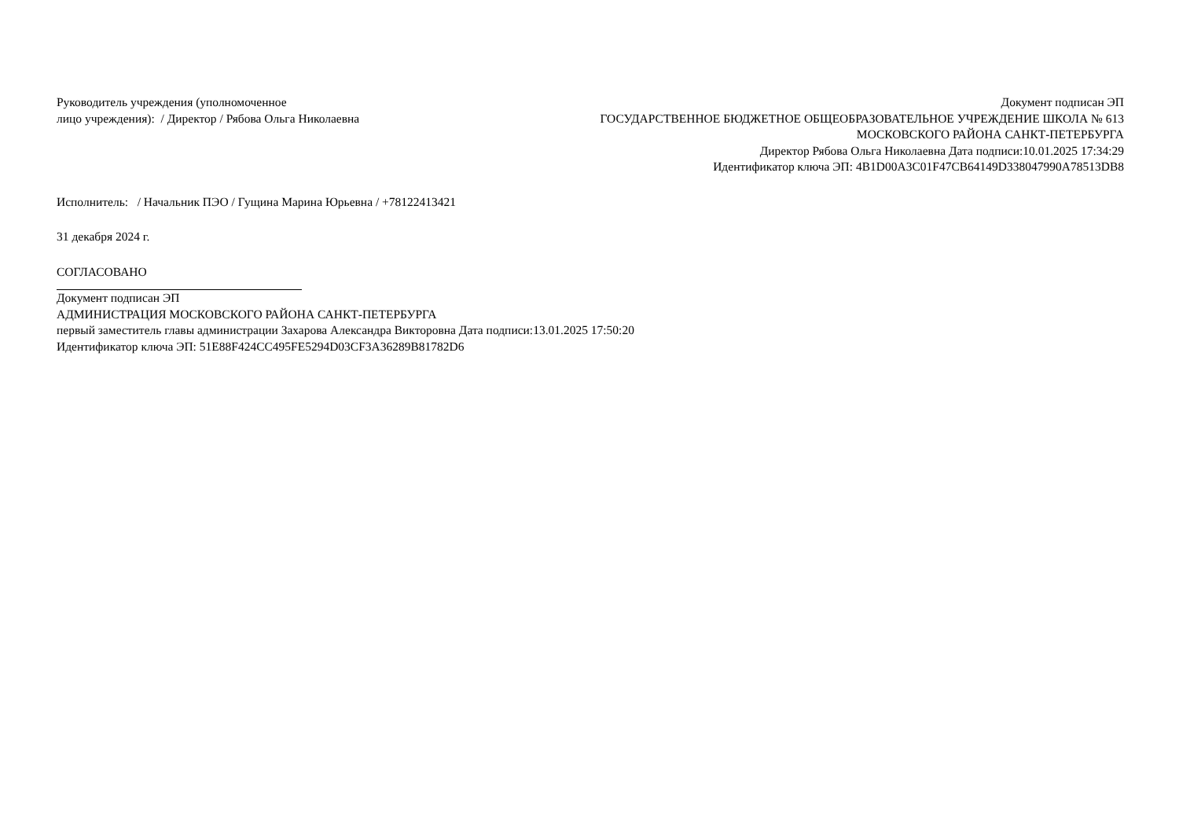Руководитель учреждения (уполномоченное
лицо учреждения): / Директор / Рябова Ольга Николаевна
Документ подписан ЭП
ГОСУДАРСТВЕННОЕ БЮДЖЕТНОЕ ОБЩЕОБРАЗОВАТЕЛЬНОЕ УЧРЕЖДЕНИЕ ШКОЛА № 613 МОСКОВСКОГО РАЙОНА САНКТ-ПЕТЕРБУРГА
Директор Рябова Ольга Николаевна Дата подписи:10.01.2025 17:34:29
Идентификатор ключа ЭП: 4B1D00A3C01F47CB64149D338047990A78513DB8
Исполнитель: / Начальник ПЭО / Гущина Марина Юрьевна / +78122413421
31 декабря 2024 г.
СОГЛАСОВАНО
Документ подписан ЭП
АДМИНИСТРАЦИЯ МОСКОВСКОГО РАЙОНА САНКТ-ПЕТЕРБУРГА
первый заместитель главы администрации Захарова Александра Викторовна Дата подписи:13.01.2025 17:50:20
Идентификатор ключа ЭП: 51E88F424CC495FE5294D03CF3A36289B81782D6